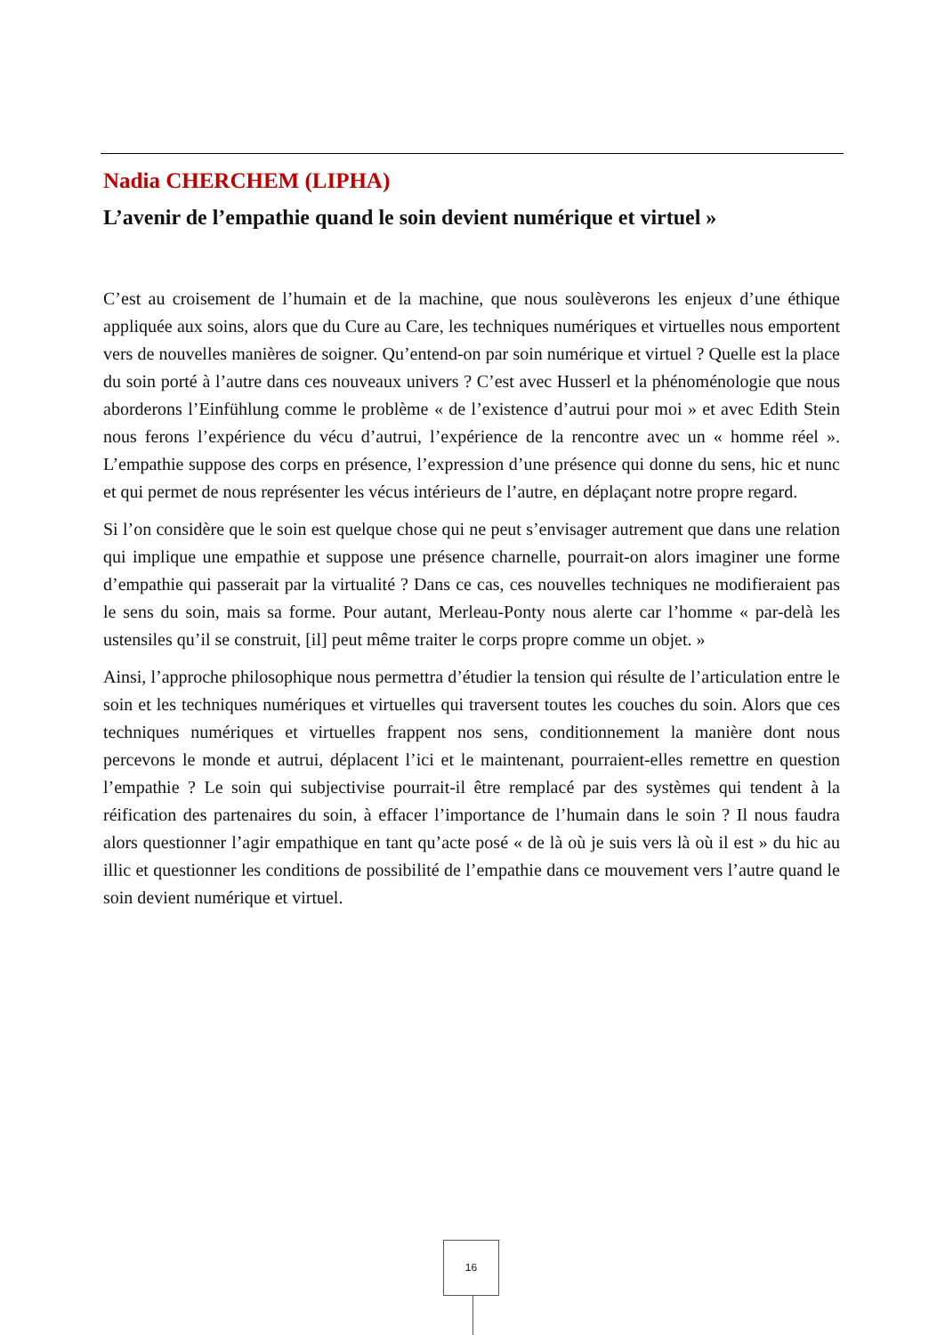Nadia CHERCHEM (LIPHA)
L’avenir de l’empathie quand le soin devient numérique et virtuel »
C’est au croisement de l’humain et de la machine, que nous soulèverons les enjeux d’une éthique appliquée aux soins, alors que du Cure au Care, les techniques numériques et virtuelles nous emportent vers de nouvelles manières de soigner. Qu’entend-on par soin numérique et virtuel ? Quelle est la place du soin porté à l’autre dans ces nouveaux univers ? C’est avec Husserl et la phénoménologie que nous aborderons l’Einfühlung comme le problème « de l’existence d’autrui pour moi » et avec Edith Stein nous ferons l’expérience du vécu d’autrui, l’expérience de la rencontre avec un « homme réel ». L’empathie suppose des corps en présence, l’expression d’une présence qui donne du sens, hic et nunc et qui permet de nous représenter les vécus intérieurs de l’autre, en déplaçant notre propre regard.
Si l’on considère que le soin est quelque chose qui ne peut s’envisager autrement que dans une relation qui implique une empathie et suppose une présence charnelle, pourrait-on alors imaginer une forme d’empathie qui passerait par la virtualité ? Dans ce cas, ces nouvelles techniques ne modifieraient pas le sens du soin, mais sa forme. Pour autant, Merleau-Ponty nous alerte car l’homme « par-delà les ustensiles qu’il se construit, [il] peut même traiter le corps propre comme un objet. »
Ainsi, l’approche philosophique nous permettra d’étudier la tension qui résulte de l’articulation entre le soin et les techniques numériques et virtuelles qui traversent toutes les couches du soin. Alors que ces techniques numériques et virtuelles frappent nos sens, conditionnement la manière dont nous percevons le monde et autrui, déplacent l’ici et le maintenant, pourraient-elles remettre en question l’empathie ? Le soin qui subjectivise pourrait-il être remplacé par des systèmes qui tendent à la réification des partenaires du soin, à effacer l’importance de l’humain dans le soin ? Il nous faudra alors questionner l’agir empathique en tant qu’acte posé « de là où je suis vers là où il est » du hic au illic et questionner les conditions de possibilité de l’empathie dans ce mouvement vers l’autre quand le soin devient numérique et virtuel.
16